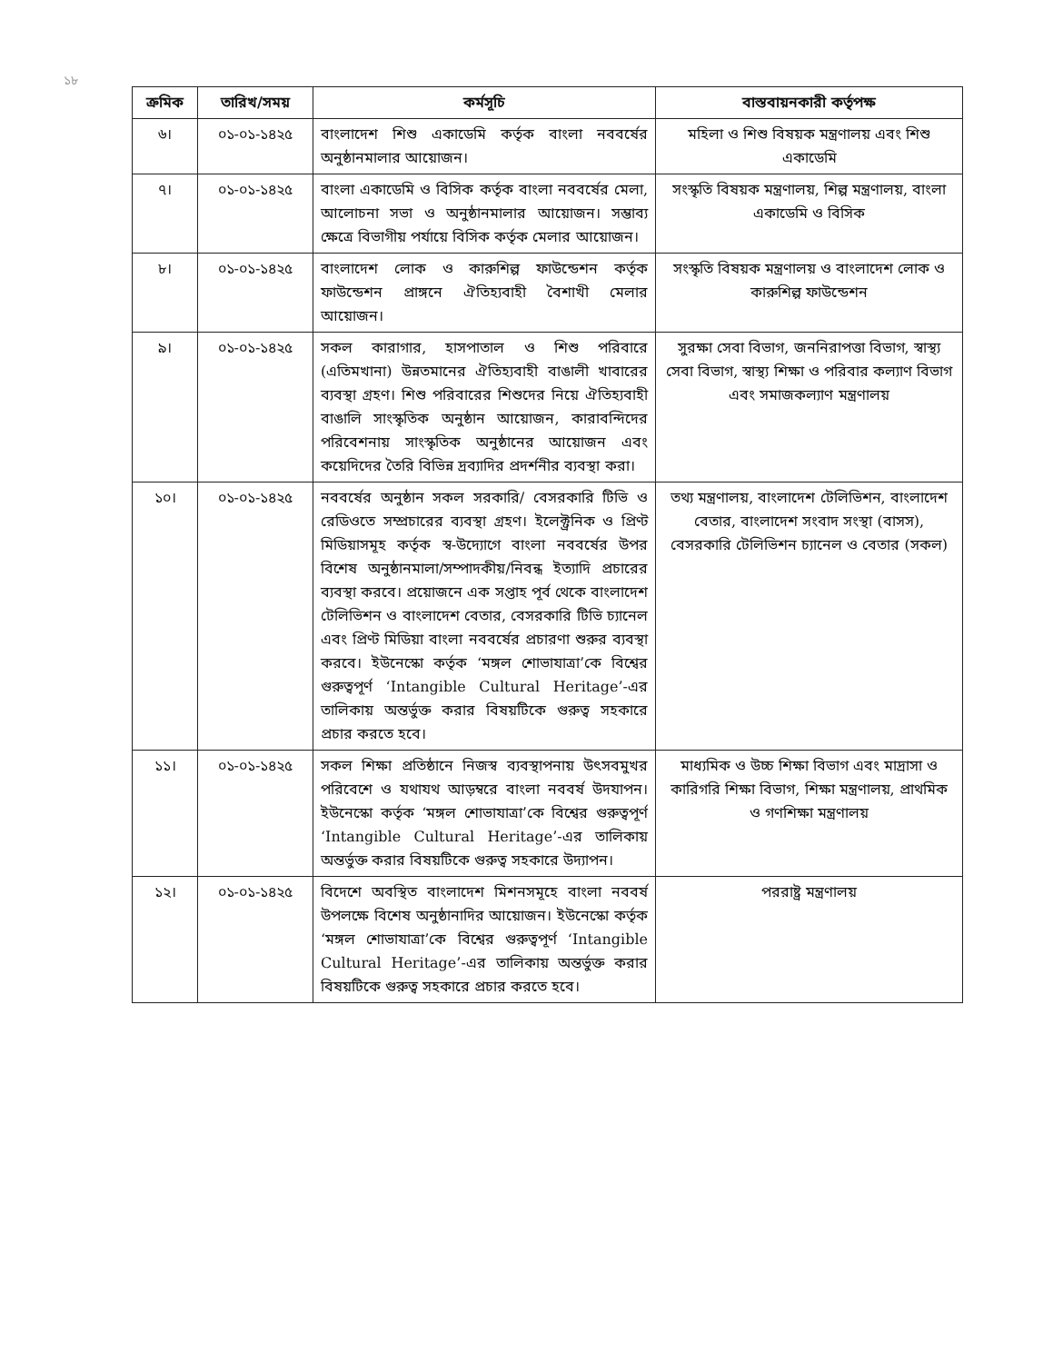১৮
| ক্রমিক | তারিখ/সময় | কর্মসূচি | বাস্তবায়নকারী কর্তৃপক্ষ |
| --- | --- | --- | --- |
| ৬। | ০১-০১-১৪২৫ | বাংলাদেশ শিশু একাডেমি কর্তৃক বাংলা নববর্ষের অনুষ্ঠানমালার আয়োজন। | মহিলা ও শিশু বিষয়ক মন্ত্রণালয় এবং শিশু একাডেমি |
| ৭। | ০১-০১-১৪২৫ | বাংলা একাডেমি ও বিসিক কর্তৃক বাংলা নববর্ষের মেলা, আলোচনা সভা ও অনুষ্ঠানমালার আয়োজন। সম্ভাব্য ক্ষেত্রে বিভাগীয় পর্যায়ে বিসিক কর্তৃক মেলার আয়োজন। | সংস্কৃতি বিষয়ক মন্ত্রণালয়, শিল্প মন্ত্রণালয়, বাংলা একাডেমি ও বিসিক |
| ৮। | ০১-০১-১৪২৫ | বাংলাদেশ লোক ও কারুশিল্প ফাউন্ডেশন কর্তৃক ফাউন্ডেশন প্রাঙ্গনে ঐতিহ্যবাহী বৈশাখী মেলার আয়োজন। | সংস্কৃতি বিষয়ক মন্ত্রণালয় ও বাংলাদেশ লোক ও কারুশিল্প ফাউন্ডেশন |
| ৯। | ০১-০১-১৪২৫ | সকল কারাগার, হাসপাতাল ও শিশু পরিবারে (এতিমখানা) উন্নতমানের ঐতিহ্যবাহী বাঙালী খাবারের ব্যবস্থা গ্রহণ। শিশু পরিবারের শিশুদের নিয়ে ঐতিহ্যবাহী বাঙালি সাংস্কৃতিক অনুষ্ঠান আয়োজন, কারাবন্দিদের পরিবেশনায় সাংস্কৃতিক অনুষ্ঠানের আয়োজন এবং কয়েদিদের তৈরি বিভিন্ন দ্রব্যাদির প্রদর্শনীর ব্যবস্থা করা। | সুরক্ষা সেবা বিভাগ, জননিরাপত্তা বিভাগ, স্বাস্থ্য সেবা বিভাগ, স্বাস্থ্য শিক্ষা ও পরিবার কল্যাণ বিভাগ এবং সমাজকল্যাণ মন্ত্রণালয় |
| ১০। | ০১-০১-১৪২৫ | নববর্ষের অনুষ্ঠান সকল সরকারি/ বেসরকারি টিভি ও রেডিওতে সম্প্রচারের ব্যবস্থা গ্রহণ। ইলেক্ট্রনিক ও প্রিণ্ট মিডিয়াসমূহ কর্তৃক স্ব-উদ্যোগে বাংলা নববর্ষের উপর বিশেষ অনুষ্ঠানমালা/সম্পাদকীয়/নিবন্ধ ইত্যাদি প্রচারের ব্যবস্থা করবে। প্রয়োজনে এক সপ্তাহ পূর্ব থেকে বাংলাদেশ টেলিভিশন ও বাংলাদেশ বেতার, বেসরকারি টিভি চ্যানেল এবং প্রিণ্ট মিডিয়া বাংলা নববর্ষের প্রচারণা শুরুর ব্যবস্থা করবে। ইউনেস্কো কর্তৃক ‘মঙ্গল শোভাযাত্রা’কে বিশ্বের গুরুত্বপূর্ণ ‘Intangible Cultural Heritage’-এর তালিকায় অন্তর্ভুক্ত করার বিষয়টিকে গুরুত্ব সহকারে প্রচার করতে হবে। | তথ্য মন্ত্রণালয়, বাংলাদেশ টেলিভিশন, বাংলাদেশ বেতার, বাংলাদেশ সংবাদ সংস্থা (বাসস), বেসরকারি টেলিভিশন চ্যানেল ও বেতার (সকল) |
| ১১। | ০১-০১-১৪২৫ | সকল শিক্ষা প্রতিষ্ঠানে নিজস্ব ব্যবস্থাপনায় উৎসবমুখর পরিবেশে ও যথাযথ আড়ম্বরে বাংলা নববর্ষ উদযাপন। ইউনেস্কো কর্তৃক ‘মঙ্গল শোভাযাত্রা’কে বিশ্বের গুরুত্বপূর্ণ ‘Intangible Cultural Heritage’-এর তালিকায় অন্তর্ভুক্ত করার বিষয়টিকে গুরুত্ব সহকারে উদ্যাপন। | মাধ্যমিক ও উচ্চ শিক্ষা বিভাগ এবং মাদ্রাসা ও কারিগরি শিক্ষা বিভাগ, শিক্ষা মন্ত্রণালয়, প্রাথমিক ও গণশিক্ষা মন্ত্রণালয় |
| ১২। | ০১-০১-১৪২৫ | বিদেশে অবস্থিত বাংলাদেশ মিশনসমূহে বাংলা নববর্ষ উপলক্ষে বিশেষ অনুষ্ঠানাদির আয়োজন। ইউনেস্কো কর্তৃক ‘মঙ্গল শোভাযাত্রা’কে বিশ্বের গুরুত্বপূর্ণ ‘Intangible Cultural Heritage’-এর তালিকায় অন্তর্ভুক্ত করার বিষয়টিকে গুরুত্ব সহকারে প্রচার করতে হবে। | পররাষ্ট্র মন্ত্রণালয় |